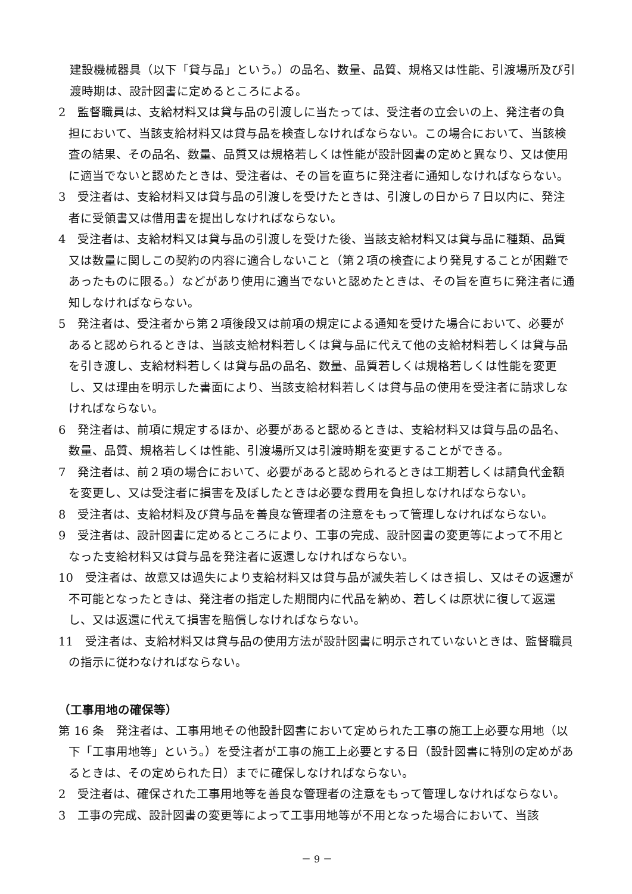建設機械器具（以下「貸与品」という。）の品名、数量、品質、規格又は性能、引渡場所及び引渡時期は、設計図書に定めるところによる。
2　監督職員は、支給材料又は貸与品の引渡しに当たっては、受注者の立会いの上、発注者の負担において、当該支給材料又は貸与品を検査しなければならない。この場合において、当該検査の結果、その品名、数量、品質又は規格若しくは性能が設計図書の定めと異なり、又は使用に適当でないと認めたときは、受注者は、その旨を直ちに発注者に通知しなければならない。
3　受注者は、支給材料又は貸与品の引渡しを受けたときは、引渡しの日から７日以内に、発注者に受領書又は借用書を提出しなければならない。
4　受注者は、支給材料又は貸与品の引渡しを受けた後、当該支給材料又は貸与品に種類、品質又は数量に関しこの契約の内容に適合しないこと（第２項の検査により発見することが困難であったものに限る。）などがあり使用に適当でないと認めたときは、その旨を直ちに発注者に通知しなければならない。
5　発注者は、受注者から第２項後段又は前項の規定による通知を受けた場合において、必要があると認められるときは、当該支給材料若しくは貸与品に代えて他の支給材料若しくは貸与品を引き渡し、支給材料若しくは貸与品の品名、数量、品質若しくは規格若しくは性能を変更し、又は理由を明示した書面により、当該支給材料若しくは貸与品の使用を受注者に請求しなければならない。
6　発注者は、前項に規定するほか、必要があると認めるときは、支給材料又は貸与品の品名、数量、品質、規格若しくは性能、引渡場所又は引渡時期を変更することができる。
7　発注者は、前２項の場合において、必要があると認められるときは工期若しくは請負代金額を変更し、又は受注者に損害を及ぼしたときは必要な費用を負担しなければならない。
8　受注者は、支給材料及び貸与品を善良な管理者の注意をもって管理しなければならない。
9　受注者は、設計図書に定めるところにより、工事の完成、設計図書の変更等によって不用となった支給材料又は貸与品を発注者に返還しなければならない。
10　受注者は、故意又は過失により支給材料又は貸与品が滅失若しくはき損し、又はその返還が不可能となったときは、発注者の指定した期間内に代品を納め、若しくは原状に復して返還し、又は返還に代えて損害を賠償しなければならない。
11　受注者は、支給材料又は貸与品の使用方法が設計図書に明示されていないときは、監督職員の指示に従わなければならない。
（工事用地の確保等）
第 16 条　発注者は、工事用地その他設計図書において定められた工事の施工上必要な用地（以下「工事用地等」という。）を受注者が工事の施工上必要とする日（設計図書に特別の定めがあるときは、その定められた日）までに確保しなければならない。
2　受注者は、確保された工事用地等を善良な管理者の注意をもって管理しなければならない。
3　工事の完成、設計図書の変更等によって工事用地等が不用となった場合において、当該
－ 9 －